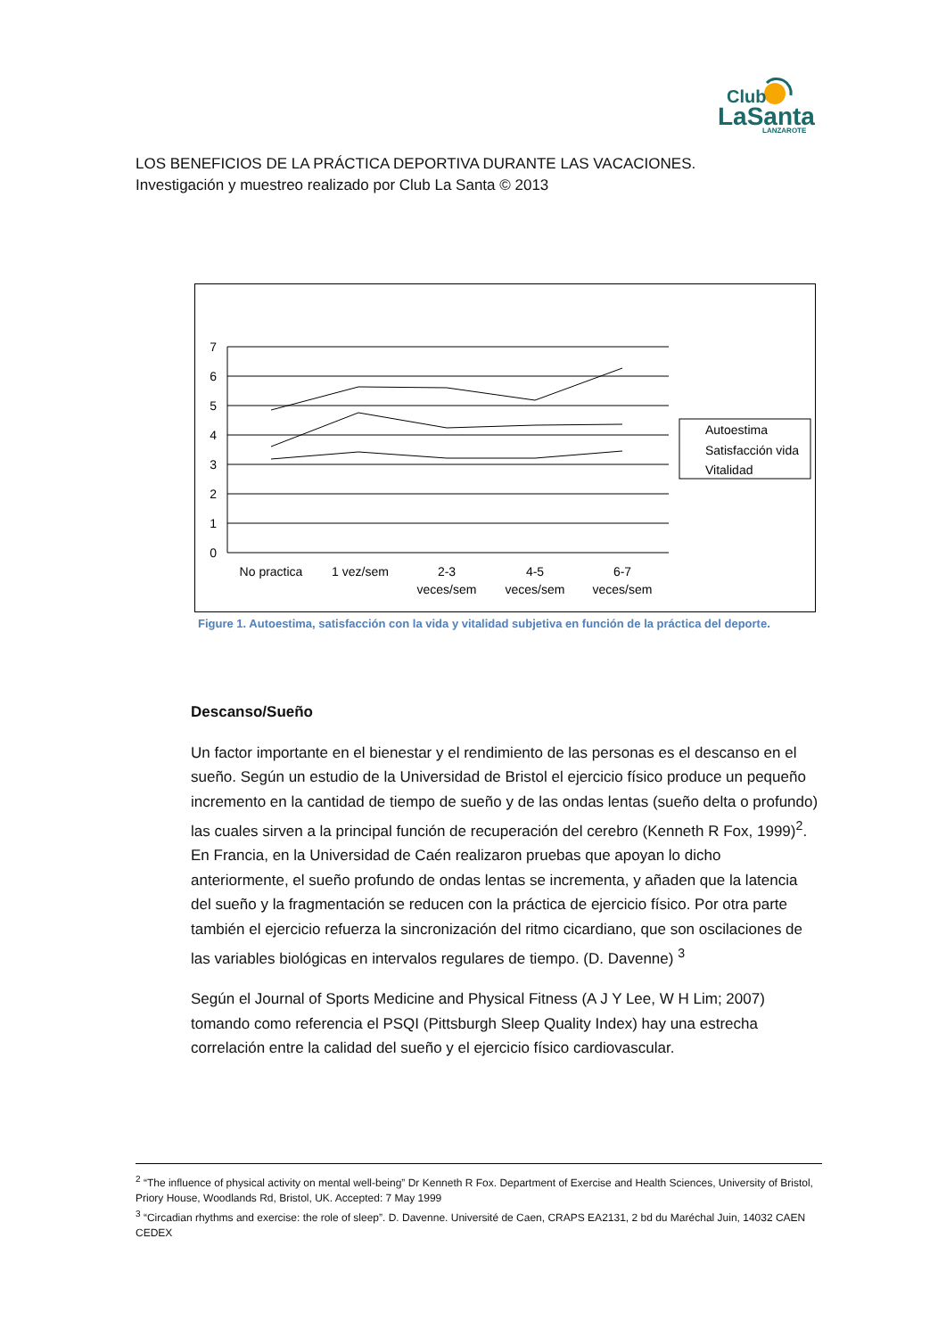Club
LaSanta
LANZAROTE
LOS BENEFICIOS DE LA PRÁCTICA DEPORTIVA DURANTE LAS VACACIONES.
Investigación y muestreo realizado por Club La Santa © 2013
7
6
5
4
3
2
1
0
No practica
1 vez/sem
2-3
veces/sem
4-5
veces/sem
6-7
veces/sem
Autoestima
Satisfacción vida
Vitalidad
Figure 1. Autoestima, satisfacción con la vida y vitalidad subjetiva en función de la práctica del deporte.
Descanso/Sueño
Un factor importante en el bienestar y el rendimiento de las personas es el descanso en el sueño. Según un estudio de la Universidad de Bristol el ejercicio físico produce un pequeño incremento en la cantidad de tiempo de sueño y de las ondas lentas (sueño delta o profundo) las cuales sirven a la principal función de recuperación del cerebro (Kenneth R Fox, 1999)<sup>2</sup>. En Francia, en la Universidad de Caén realizaron pruebas que apoyan lo dicho anteriormente, el sueño profundo de ondas lentas se incrementa, y añaden que la latencia del sueño y la fragmentación se reducen con la práctica de ejercicio físico. Por otra parte también el ejercicio refuerza la sincronización del ritmo cicardiano, que son oscilaciones de las variables biológicas en intervalos regulares de tiempo. (D. Davenne) <sup>3</sup>
Según el Journal of Sports Medicine and Physical Fitness (A J Y Lee, W H Lim; 2007) tomando como referencia el PSQI (Pittsburgh Sleep Quality Index) hay una estrecha correlación entre la calidad del sueño y el ejercicio físico cardiovascular.
<sup>2</sup> “The influence of physical activity on mental well-being” Dr Kenneth R Fox. Department of Exercise and Health Sciences, University of Bristol, Priory House, Woodlands Rd, Bristol, UK. Accepted: 7 May 1999
<sup>3</sup> “Circadian rhythms and exercise: the role of sleep”. D. Davenne. Université de Caen, CRAPS EA2131, 2 bd du Maréchal Juin, 14032 CAEN CEDEX